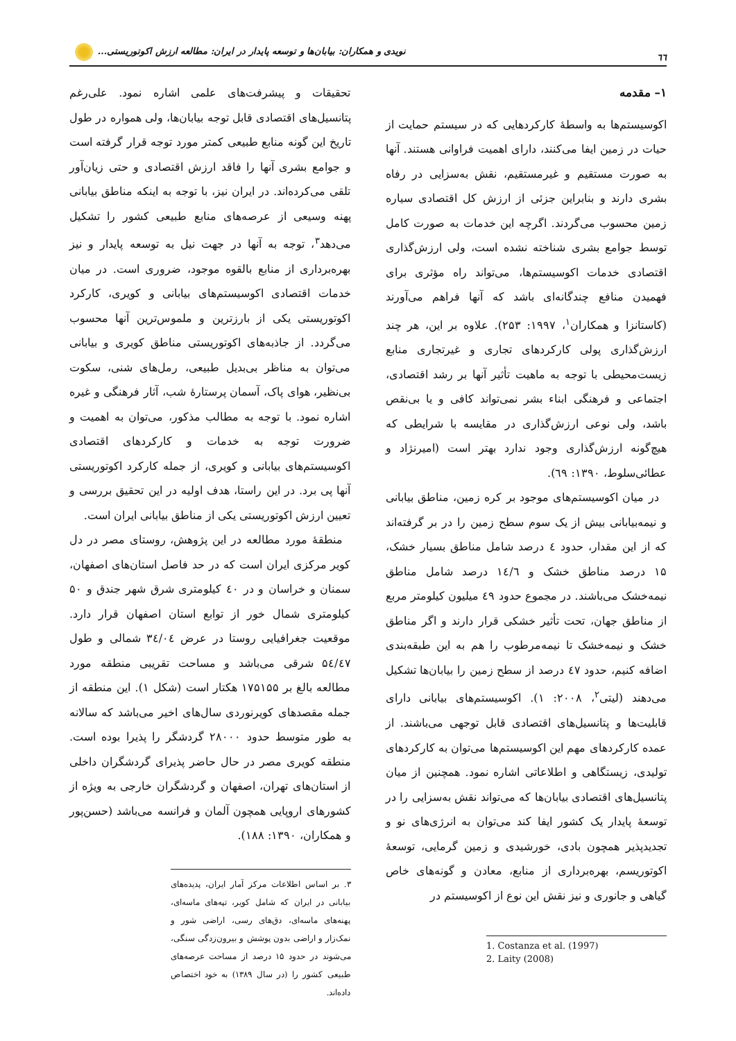٦٦ نویدی و همکاران: بیابان‌ها و توسعه پایدار در ایران: مطالعه ارزش اکوتوریستی...
۱– مقدمه
اکوسیستم‌ها به واسطهٔ کارکردهایی که در سیستم حمایت از حیات در زمین ایفا می‌کنند، دارای اهمیت فراوانی هستند. آنها به صورت مستقیم و غیرمستقیم، نقش به‌سزایی در رفاه بشری دارند و بنابراین جزئی از ارزش کل اقتصادی سیاره زمین محسوب می‌گردند. اگرچه این خدمات به صورت کامل توسط جوامع بشری شناخته نشده است، ولی ارزش‌گذاری اقتصادی خدمات اکوسیستم‌ها، می‌تواند راه مؤثری برای فهمیدن منافع چندگانه‌ای باشد که آنها فراهم می‌آورند (کاستانزا و همکاران<sup>۱</sup>، ۱۹۹۷: ۲۵۳). علاوه بر این، هر چند ارزش‌گذاری پولی کارکردهای تجاری و غیرتجاری منابع زیست‌محیطی با توجه به ماهیت تأثیر آنها بر رشد اقتصادی، اجتماعی و فرهنگی ابناء بشر نمی‌تواند کافی و یا بی‌نقص باشد، ولی نوعی ارزش‌گذاری در مقایسه با شرایطی که هیچ‌گونه ارزش‌گذاری وجود ندارد بهتر است (امیرنژاد و عطائی‌سلوط، ۱۳۹۰: ٦۹).
در میان اکوسیستم‌های موجود بر کره زمین، مناطق بیابانی و نیمه‌بیابانی بیش از یک سوم سطح زمین را در بر گرفته‌اند که از این مقدار، حدود ٤ درصد شامل مناطق بسیار خشک، ۱۵ درصد مناطق خشک و ۱٤/٦ درصد شامل مناطق نیمه‌خشک می‌باشند. در مجموع حدود ٤۹ میلیون کیلومتر مربع از مناطق جهان، تحت تأثیر خشکی قرار دارند و اگر مناطق خشک و نیمه‌خشک تا نیمه‌مرطوب را هم به این طبقه‌بندی اضافه کنیم، حدود ٤۷ درصد از سطح زمین را بیابان‌ها تشکیل می‌دهند (لیتی<sup>۲</sup>، ۲۰۰۸: ۱). اکوسیستم‌های بیابانی دارای قابلیت‌ها و پتانسیل‌های اقتصادی قابل توجهی می‌باشند. از عمده کارکردهای مهم این اکوسیستم‌ها می‌توان به کارکردهای تولیدی، زیستگاهی و اطلاعاتی اشاره نمود. همچنین از میان پتانسیل‌های اقتصادی بیابان‌ها که می‌تواند نقش به‌سزایی را در توسعهٔ پایدار یک کشور ایفا کند می‌توان به انرژی‌های نو و تجدیدپذیر همچون بادی، خورشیدی و زمین گرمایی، توسعهٔ اکوتوریسم، بهره‌برداری از منابع، معادن و گونه‌های خاص گیاهی و جانوری و نیز نقش این نوع از اکوسیستم در
1. Costanza et al. (1997)
2. Laity (2008)
تحقیقات و پیشرفت‌های علمی اشاره نمود. علی‌رغم پتانسیل‌های اقتصادی قابل توجه بیابان‌ها، ولی همواره در طول تاریخ این گونه منابع طبیعی کمتر مورد توجه قرار گرفته است و جوامع بشری آنها را فاقد ارزش اقتصادی و حتی زیان‌آور تلقی می‌کرده‌اند. در ایران نیز، با توجه به اینکه مناطق بیابانی پهنه وسیعی از عرصه‌های منابع طبیعی کشور را تشکیل می‌دهد<sup>۳</sup>، توجه به آنها در جهت نیل به توسعه پایدار و نیز بهره‌برداری از منابع بالقوه موجود، ضروری است. در میان خدمات اقتصادی اکوسیستم‌های بیابانی و کویری، کارکرد اکوتوریستی یکی از بارزترین و ملموس‌ترین آنها محسوب می‌گردد. از جاذبه‌های اکوتوریستی مناطق کویری و بیابانی می‌توان به مناظر بی‌بدیل طبیعی، رمل‌های شنی، سکوت بی‌نظیر، هوای پاک، آسمان پرستارهٔ شب، آثار فرهنگی و غیره اشاره نمود. با توجه به مطالب مذکور، می‌توان به اهمیت و ضرورت توجه به خدمات و کارکردهای اقتصادی اکوسیستم‌های بیابانی و کویری، از جمله کارکرد اکوتوریستی آنها پی برد. در این راستا، هدف اولیه در این تحقیق بررسی و تعیین ارزش اکوتوریستی یکی از مناطق بیابانی ایران است.
منطقهٔ مورد مطالعه در این پژوهش، روستای مصر در دل کویر مرکزی ایران است که در حد فاصل استان‌های اصفهان، سمنان و خراسان و در ٤۰ کیلومتری شرق شهر جندق و ۵۰ کیلومتری شمال خور از توابع استان اصفهان قرار دارد. موقعیت جغرافیایی روستا در عرض ۳٤/۰٤ شمالی و طول ۵٤/٤۷ شرقی می‌باشد و مساحت تقریبی منطقه مورد مطالعه بالغ بر ۱۷۵۱۵۵ هکتار است (شکل ۱). این منطقه از جمله مقصدهای کویرنوردی سال‌های اخیر می‌باشد که سالانه به طور متوسط حدود ۲۸۰۰۰ گردشگر را پذیرا بوده است. منطقه کویری مصر در حال حاضر پذیرای گردشگران داخلی از استان‌های تهران، اصفهان و گردشگران خارجی به ویژه از کشورهای اروپایی همچون آلمان و فرانسه می‌باشد (حسن‌پور و همکاران، ۱۳۹۰: ۱۸۸).
۳. بر اساس اطلاعات مرکز آمار ایران، پدیده‌های بیابانی در ایران که شامل کویر، تپه‌های ماسه‌ای، پهنه‌های ماسه‌ای، دق‌های رسی، اراضی شور و نمک‌زار و اراضی بدون پوشش و بیرون‌زدگی سنگی، می‌شوند در حدود ۱۵ درصد از مساحت عرصه‌های طبیعی کشور را (در سال ۱۳۸۹) به خود اختصاص داده‌اند.